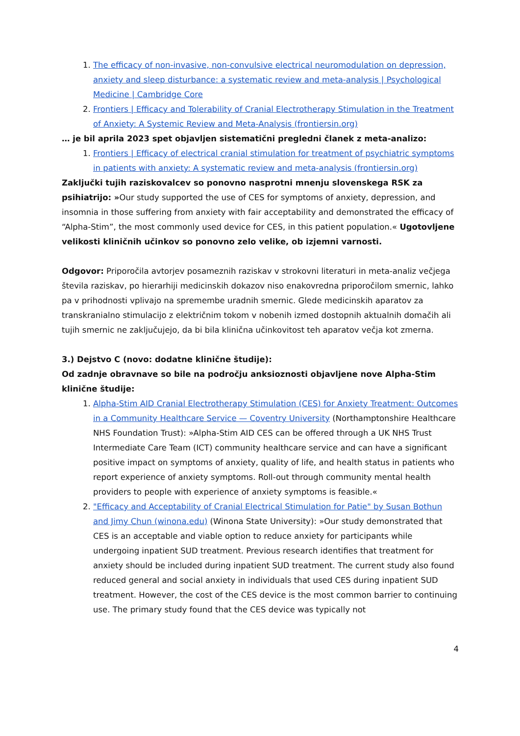1. The efficacy of non-invasive, non-convulsive electrical neuromodulation on depression, anxiety and sleep disturbance: a systematic review and meta-analysis | Psychological Medicine | Cambridge Core
2. Frontiers | Efficacy and Tolerability of Cranial Electrotherapy Stimulation in the Treatment of Anxiety: A Systemic Review and Meta-Analysis (frontiersin.org)
… je bil aprila 2023 spet objavljen sistematični pregledni članek z meta-analizo:
1. Frontiers | Efficacy of electrical cranial stimulation for treatment of psychiatric symptoms in patients with anxiety: A systematic review and meta-analysis (frontiersin.org)
Zaključki tujih raziskovalcev so ponovno nasprotni mnenju slovenskega RSK za psihiatrijo: »Our study supported the use of CES for symptoms of anxiety, depression, and insomnia in those suffering from anxiety with fair acceptability and demonstrated the efficacy of “Alpha-Stim”, the most commonly used device for CES, in this patient population.« Ugotovljene velikosti kliničnih učinkov so ponovno zelo velike, ob izjemni varnosti.
Odgovor: Priporočila avtorjev posameznih raziskav v strokovni literaturi in meta-analiz večjega števila raziskav, po hierarhiji medicinskih dokazov niso enakovredna priporočilom smernic, lahko pa v prihodnosti vplivajo na spremembe uradnih smernic. Glede medicinskih aparatov za transkranialno stimulacijo z električnim tokom v nobenih izmed dostopnih aktualnih domačih ali tujih smernic ne zaključujejo, da bi bila klinična učinkovitost teh aparatov večja kot zmerna.
3.) Dejstvo C (novo: dodatne klinične študije):
Od zadnje obravnave so bile na področju anksioznosti objavljene nove Alpha-Stim klinične študije:
1. Alpha-Stim AID Cranial Electrotherapy Stimulation (CES) for Anxiety Treatment: Outcomes in a Community Healthcare Service — Coventry University (Northamptonshire Healthcare NHS Foundation Trust): »Alpha-Stim AID CES can be offered through a UK NHS Trust Intermediate Care Team (ICT) community healthcare service and can have a significant positive impact on symptoms of anxiety, quality of life, and health status in patients who report experience of anxiety symptoms. Roll-out through community mental health providers to people with experience of anxiety symptoms is feasible.«
2. "Efficacy and Acceptability of Cranial Electrical Stimulation for Patie" by Susan Bothun and Jimy Chun (winona.edu) (Winona State University): »Our study demonstrated that CES is an acceptable and viable option to reduce anxiety for participants while undergoing inpatient SUD treatment. Previous research identifies that treatment for anxiety should be included during inpatient SUD treatment. The current study also found reduced general and social anxiety in individuals that used CES during inpatient SUD treatment. However, the cost of the CES device is the most common barrier to continuing use. The primary study found that the CES device was typically not
4